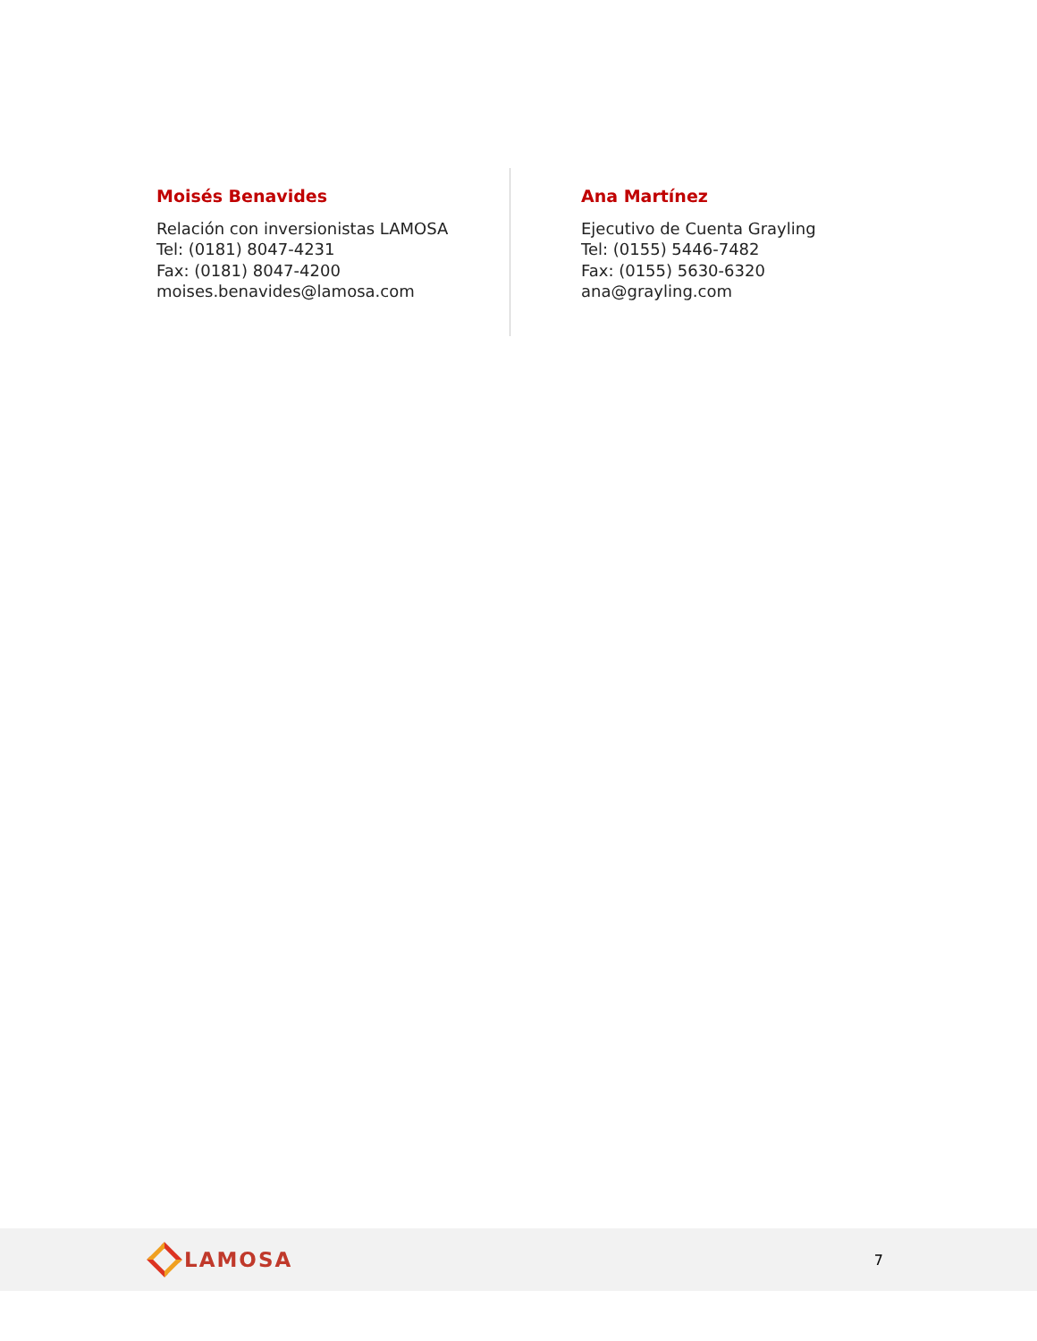Moisés Benavides
Relación con inversionistas LAMOSA
Tel: (0181) 8047-4231
Fax: (0181) 8047-4200
moises.benavides@lamosa.com
Ana Martínez
Ejecutivo de Cuenta Grayling
Tel: (0155) 5446-7482
Fax: (0155) 5630-6320
ana@grayling.com
LAMOSA
7